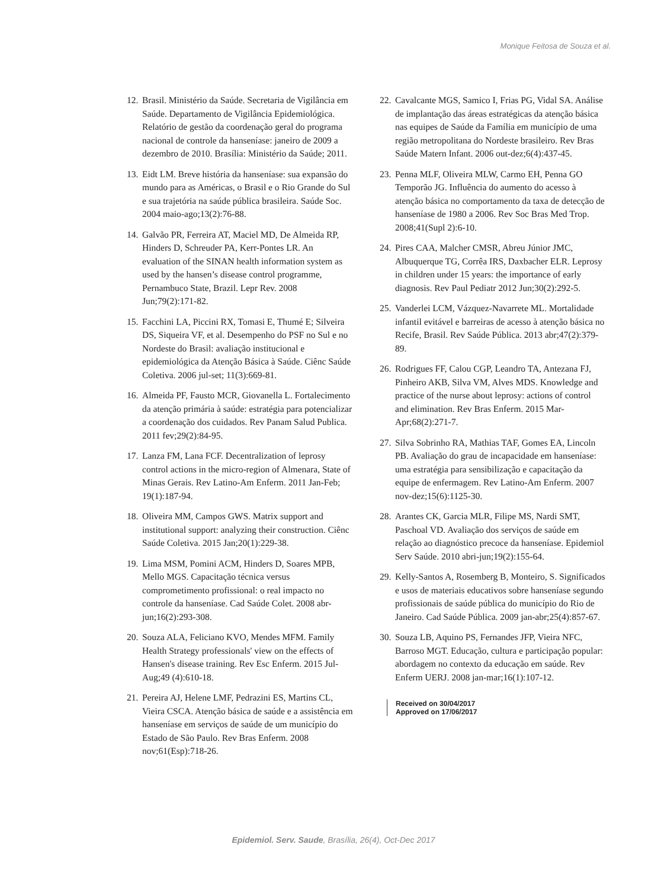Monique Feitosa de Souza et al.
12. Brasil. Ministério da Saúde. Secretaria de Vigilância em Saúde. Departamento de Vigilância Epidemiológica. Relatório de gestão da coordenação geral do programa nacional de controle da hanseníase: janeiro de 2009 a dezembro de 2010. Brasília: Ministério da Saúde; 2011.
13. Eidt LM. Breve história da hanseníase: sua expansão do mundo para as Américas, o Brasil e o Rio Grande do Sul e sua trajetória na saúde pública brasileira. Saúde Soc. 2004 maio-ago;13(2):76-88.
14. Galvão PR, Ferreira AT, Maciel MD, De Almeida RP, Hinders D, Schreuder PA, Kerr-Pontes LR. An evaluation of the SINAN health information system as used by the hansen’s disease control programme, Pernambuco State, Brazil. Lepr Rev. 2008 Jun;79(2):171-82.
15. Facchini LA, Piccini RX, Tomasi E, Thumé E; Silveira DS, Siqueira VF, et al. Desempenho do PSF no Sul e no Nordeste do Brasil: avaliação institucional e epidemiológica da Atenção Básica à Saúde. Ciênc Saúde Coletiva. 2006 jul-set; 11(3):669-81.
16. Almeida PF, Fausto MCR, Giovanella L. Fortalecimento da atenção primária à saúde: estratégia para potencializar a coordenação dos cuidados. Rev Panam Salud Publica. 2011 fev;29(2):84-95.
17. Lanza FM, Lana FCF. Decentralization of leprosy control actions in the micro-region of Almenara, State of Minas Gerais. Rev Latino-Am Enferm. 2011 Jan-Feb; 19(1):187-94.
18. Oliveira MM, Campos GWS. Matrix support and institutional support: analyzing their construction. Ciênc Saúde Coletiva. 2015 Jan;20(1):229-38.
19. Lima MSM, Pomini ACM, Hinders D, Soares MPB, Mello MGS. Capacitação técnica versus comprometimento profissional: o real impacto no controle da hanseníase. Cad Saúde Colet. 2008 abr-jun;16(2):293-308.
20. Souza ALA, Feliciano KVO, Mendes MFM. Family Health Strategy professionals' view on the effects of Hansen's disease training. Rev Esc Enferm. 2015 Jul-Aug;49 (4):610-18.
21. Pereira AJ, Helene LMF, Pedrazini ES, Martins CL, Vieira CSCA. Atenção básica de saúde e a assistência em hanseníase em serviços de saúde de um município do Estado de São Paulo. Rev Bras Enferm. 2008 nov;61(Esp):718-26.
22. Cavalcante MGS, Samico I, Frias PG, Vidal SA. Análise de implantação das áreas estratégicas da atenção básica nas equipes de Saúde da Família em município de uma região metropolitana do Nordeste brasileiro. Rev Bras Saúde Matern Infant. 2006 out-dez;6(4):437-45.
23. Penna MLF, Oliveira MLW, Carmo EH, Penna GO Temporão JG. Influência do aumento do acesso à atenção básica no comportamento da taxa de detecção de hanseníase de 1980 a 2006. Rev Soc Bras Med Trop. 2008;41(Supl 2):6-10.
24. Pires CAA, Malcher CMSR, Abreu Júnior JMC, Albuquerque TG, Corrêa IRS, Daxbacher ELR. Leprosy in children under 15 years: the importance of early diagnosis. Rev Paul Pediatr 2012 Jun;30(2):292-5.
25. Vanderlei LCM, Vázquez-Navarrete ML. Mortalidade infantil evitável e barreiras de acesso à atenção básica no Recife, Brasil. Rev Saúde Pública. 2013 abr;47(2):379-89.
26. Rodrigues FF, Calou CGP, Leandro TA, Antezana FJ, Pinheiro AKB, Silva VM, Alves MDS. Knowledge and practice of the nurse about leprosy: actions of control and elimination. Rev Bras Enferm. 2015 Mar-Apr;68(2):271-7.
27. Silva Sobrinho RA, Mathias TAF, Gomes EA, Lincoln PB. Avaliação do grau de incapacidade em hanseníase: uma estratégia para sensibilização e capacitação da equipe de enfermagem. Rev Latino-Am Enferm. 2007 nov-dez;15(6):1125-30.
28. Arantes CK, Garcia MLR, Filipe MS, Nardi SMT, Paschoal VD. Avaliação dos serviços de saúde em relação ao diagnóstico precoce da hanseníase. Epidemiol Serv Saúde. 2010 abri-jun;19(2):155-64.
29. Kelly-Santos A, Rosemberg B, Monteiro, S. Significados e usos de materiais educativos sobre hanseníase segundo profissionais de saúde pública do município do Rio de Janeiro. Cad Saúde Pública. 2009 jan-abr;25(4):857-67.
30. Souza LB, Aquino PS, Fernandes JFP, Vieira NFC, Barroso MGT. Educação, cultura e participação popular: abordagem no contexto da educação em saúde. Rev Enferm UERJ. 2008 jan-mar;16(1):107-12.
Received on 30/04/2017
Approved on 17/06/2017
Epidemiol. Serv. Saude, Brasília, 26(4), Oct-Dec 2017